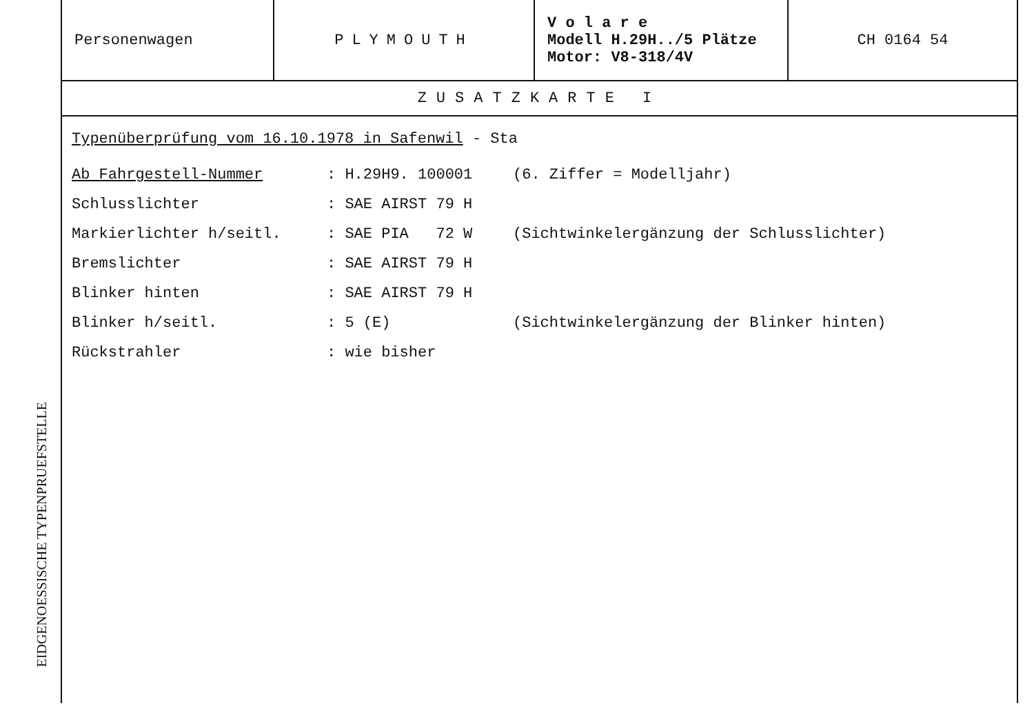EIDGENOESSISCHE TYPENPRUEFSTELLE
| Personenwagen | PLYMOUTH | V o l a r e Modell H.29H../5 Plätze Motor: V8-318/4V | CH 0164 54 |
ZUSATZKARTE I
Typenüberprüfung vom 16.10.1978 in Safenwil - Sta
| Ab Fahrgestell-Nummer | : H.29H9. 100001 | (6. Ziffer = Modelljahr) |
| Schlusslichter | : SAE AIRST 79 H | |
| Markierlichter h/seitl. | : SAE PIA 72 W | (Sichtwinkelergänzung der Schlusslichter) |
| Bremslichter | : SAE AIRST 79 H | |
| Blinker hinten | : SAE AIRST 79 H | |
| Blinker h/seitl. | : 5 (E) | (Sichtwinkelergänzung der Blinker hinten) |
| Rückstrahler | : wie bisher | |